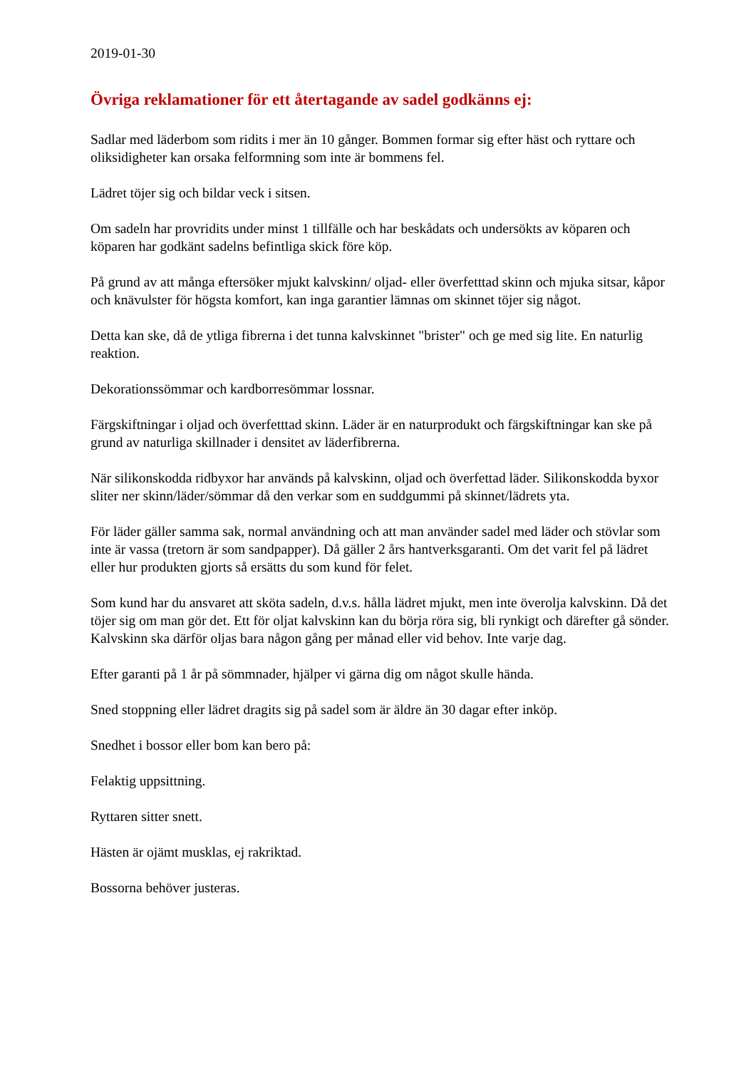2019-01-30
Övriga reklamationer för ett återtagande av sadel godkänns ej:
Sadlar med läderbom som ridits i mer än 10 gånger. Bommen formar sig efter häst och ryttare och oliksidigheter kan orsaka felformning som inte är bommens fel.
Lädret töjer sig och bildar veck i sitsen.
Om sadeln har provridits under minst 1 tillfälle och har beskådats och undersökts av köparen och köparen har godkänt sadelns befintliga skick före köp.
På grund av att många eftersöker mjukt kalvskinn/ oljad- eller överfetttad skinn och mjuka sitsar, kåpor och knävulster för högsta komfort, kan inga garantier lämnas om skinnet töjer sig något.
Detta kan ske, då de ytliga fibrerna i det tunna kalvskinnet "brister" och ge med sig lite. En naturlig reaktion.
Dekorationssömmar och kardborresömmar lossnar.
Färgskiftningar i oljad och överfetttad skinn. Läder är en naturprodukt och färgskiftningar kan ske på grund av naturliga skillnader i densitet av läderfibrerna.
När silikonskodda ridbyxor har används på kalvskinn, oljad och överfettad läder. Silikonskodda byxor sliter ner skinn/läder/sömmar då den verkar som en suddgummi på skinnet/lädrets yta.
För läder gäller samma sak, normal användning och att man använder sadel med läder och stövlar som inte är vassa (tretorn är som sandpapper). Då gäller 2 års hantverksgaranti. Om det varit fel på lädret eller hur produkten gjorts så ersätts du som kund för felet.
Som kund har du ansvaret att sköta sadeln, d.v.s. hålla lädret mjukt, men inte överolja kalvskinn. Då det töjer sig om man gör det. Ett för oljat kalvskinn kan du börja röra sig, bli rynkigt och därefter gå sönder.
Kalvskinn ska därför oljas bara någon gång per månad eller vid behov. Inte varje dag.
Efter garanti på 1 år på sömmnader, hjälper vi gärna dig om något skulle hända.
Sned stoppning eller lädret dragits sig på sadel som är äldre än 30 dagar efter inköp.
Snedhet i bossor eller bom kan bero på:
Felaktig uppsittning.
Ryttaren sitter snett.
Hästen är ojämt musklas, ej rakriktad.
Bossorna behöver justeras.